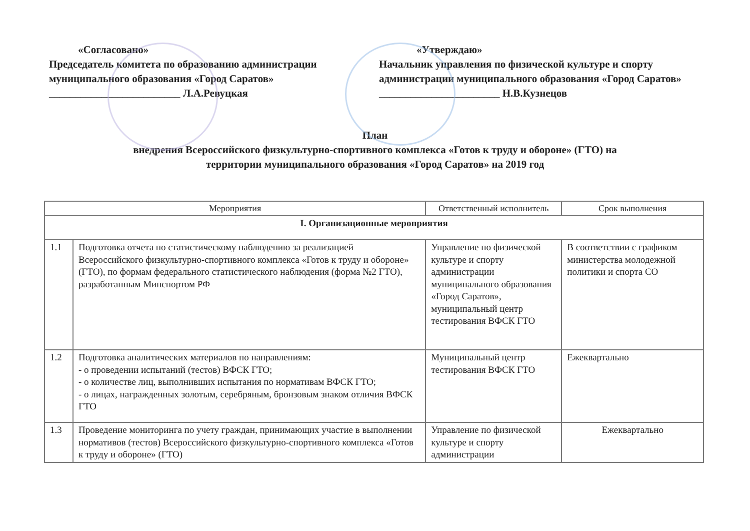«Согласовано»
Председатель комитета по образованию администрации муниципального образования «Город Саратов»
_________________________ Л.А.Ревуцкая
«Утверждаю»
Начальник управления по физической культуре и спорту администрации муниципального образования «Город Саратов»
_______________________ Н.В.Кузнецов
План
внедрения Всероссийского физкультурно-спортивного комплекса «Готов к труду и обороне» (ГТО) на
территории муниципального образования «Город Саратов» на 2019 год
| Мероприятия | | Ответственный исполнитель | Срок выполнения |
| --- | --- | --- | --- |
| I. Организационные мероприятия | | | |
| 1.1 | Подготовка отчета по статистическому наблюдению за реализацией Всероссийского физкультурно-спортивного комплекса «Готов к труду и обороне» (ГТО), по формам федерального статистического наблюдения (форма №2 ГТО), разработанным Минспортом РФ | Управление по физической культуре и спорту администрации муниципального образования «Город Саратов», муниципальный центр тестирования ВФСК ГТО | В соответствии с графиком министерства молодежной политики и спорта СО |
| 1.2 | Подготовка аналитических материалов по направлениям: - о проведении испытаний (тестов) ВФСК ГТО; - о количестве лиц, выполнивших испытания по нормативам ВФСК ГТО; - о лицах, награжденных золотым, серебряным, бронзовым знаком отличия ВФСК ГТО | Муниципальный центр тестирования ВФСК ГТО | Ежеквартально |
| 1.3 | Проведение мониторинга по учету граждан, принимающих участие в выполнении нормативов (тестов) Всероссийского физкультурно-спортивного комплекса «Готов к труду и обороне» (ГТО) | Управление по физической культуре и спорту администрации | Ежеквартально |